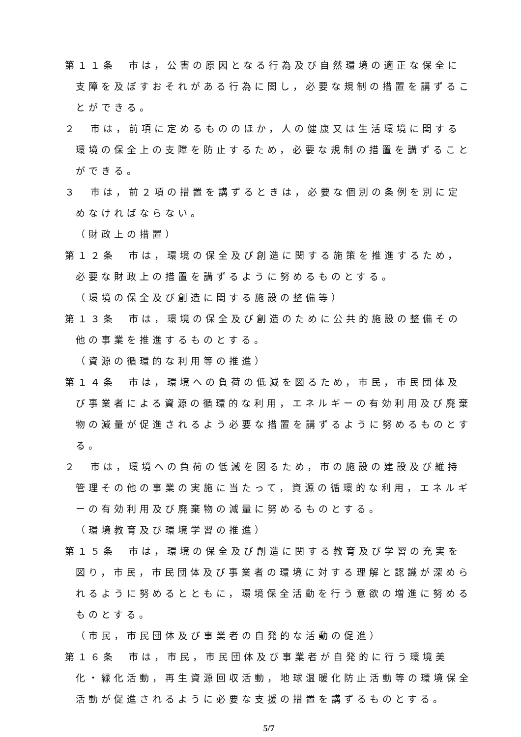第１１条　市は，公害の原因となる行為及び自然環境の適正な保全に支障を及ぼすおそれがある行為に関し，必要な規制の措置を講ずることができる。
２　市は，前項に定めるもののほか，人の健康又は生活環境に関する環境の保全上の支障を防止するため，必要な規制の措置を講ずることができる。
３　市は，前２項の措置を講ずるときは，必要な個別の条例を別に定めなければならない。
（財政上の措置）
第１２条　市は，環境の保全及び創造に関する施策を推進するため，必要な財政上の措置を講ずるように努めるものとする。
（環境の保全及び創造に関する施設の整備等）
第１３条　市は，環境の保全及び創造のために公共的施設の整備その他の事業を推進するものとする。
（資源の循環的な利用等の推進）
第１４条　市は，環境への負荷の低減を図るため，市民，市民団体及び事業者による資源の循環的な利用，エネルギーの有効利用及び廃棄物の減量が促進されるよう必要な措置を講ずるように努めるものとする。
２　市は，環境への負荷の低減を図るため，市の施設の建設及び維持管理その他の事業の実施に当たって，資源の循環的な利用，エネルギーの有効利用及び廃棄物の減量に努めるものとする。
（環境教育及び環境学習の推進）
第１５条　市は，環境の保全及び創造に関する教育及び学習の充実を図り，市民，市民団体及び事業者の環境に対する理解と認識が深められるように努めるとともに，環境保全活動を行う意欲の増進に努めるものとする。
（市民，市民団体及び事業者の自発的な活動の促進）
第１６条　市は，市民，市民団体及び事業者が自発的に行う環境美化・緑化活動，再生資源回収活動，地球温暖化防止活動等の環境保全活動が促進されるように必要な支援の措置を講ずるものとする。
5/7